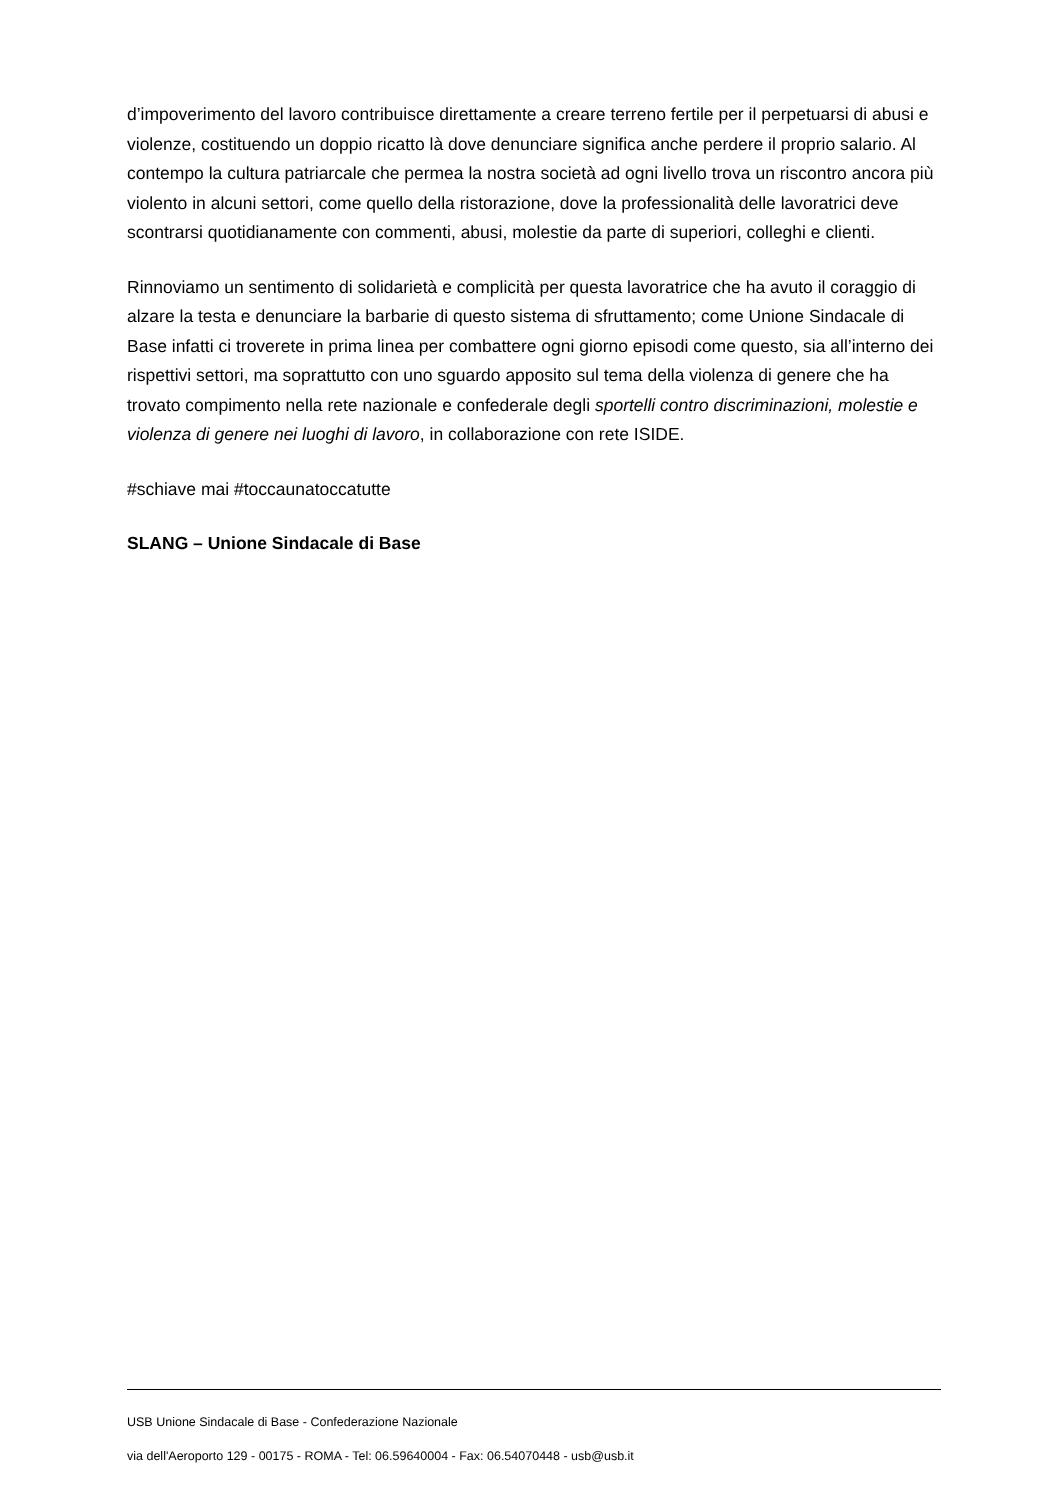d’impoverimento del lavoro contribuisce direttamente a creare terreno fertile per il perpetuarsi di abusi e violenze, costituendo un doppio ricatto là dove denunciare significa anche perdere il proprio salario. Al contempo la cultura patriarcale che permea la nostra società ad ogni livello trova un riscontro ancora più violento in alcuni settori, come quello della ristorazione, dove la professionalità delle lavoratrici deve scontrarsi quotidianamente con commenti, abusi, molestie da parte di superiori, colleghi e clienti.
Rinnoviamo un sentimento di solidarietà e complicità per questa lavoratrice che ha avuto il coraggio di alzare la testa e denunciare la barbarie di questo sistema di sfruttamento; come Unione Sindacale di Base infatti ci troverete in prima linea per combattere ogni giorno episodi come questo, sia all’interno dei rispettivi settori, ma soprattutto con uno sguardo apposito sul tema della violenza di genere che ha trovato compimento nella rete nazionale e confederale degli sportelli contro discriminazioni, molestie e violenza di genere nei luoghi di lavoro, in collaborazione con rete ISIDE.
#schiave mai #toccaunatoccatutte
SLANG – Unione Sindacale di Base
USB Unione Sindacale di Base - Confederazione Nazionale
via dell'Aeroporto 129 - 00175 - ROMA - Tel: 06.59640004 - Fax: 06.54070448 - usb@usb.it